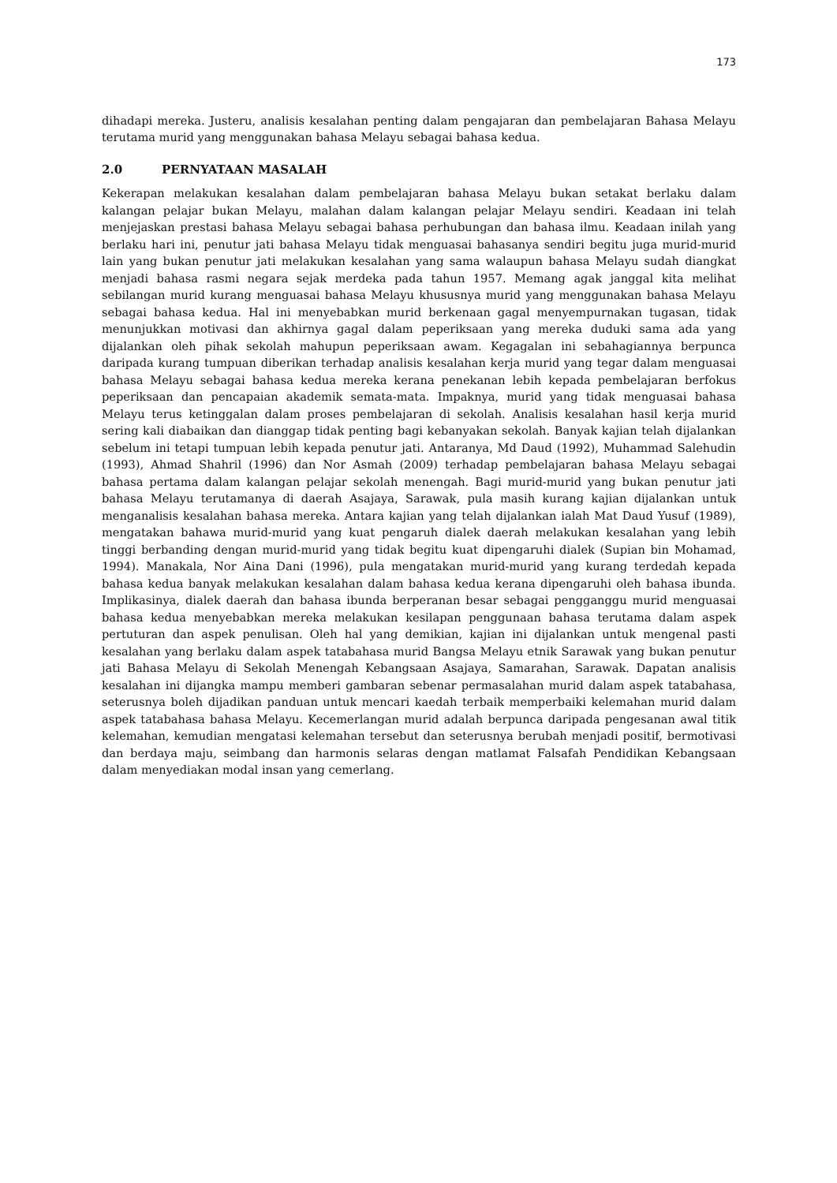173
dihadapi mereka. Justeru, analisis kesalahan penting dalam pengajaran dan pembelajaran Bahasa Melayu terutama murid yang menggunakan bahasa Melayu sebagai bahasa kedua.
2.0 PERNYATAAN MASALAH
Kekerapan melakukan kesalahan dalam pembelajaran bahasa Melayu bukan setakat berlaku dalam kalangan pelajar bukan Melayu, malahan dalam kalangan pelajar Melayu sendiri. Keadaan ini telah menjejaskan prestasi bahasa Melayu sebagai bahasa perhubungan dan bahasa ilmu. Keadaan inilah yang berlaku hari ini, penutur jati bahasa Melayu tidak menguasai bahasanya sendiri begitu juga murid-murid lain yang bukan penutur jati melakukan kesalahan yang sama walaupun bahasa Melayu sudah diangkat menjadi bahasa rasmi negara sejak merdeka pada tahun 1957. Memang agak janggal kita melihat sebilangan murid kurang menguasai bahasa Melayu khususnya murid yang menggunakan bahasa Melayu sebagai bahasa kedua. Hal ini menyebabkan murid berkenaan gagal menyempurnakan tugasan, tidak menunjukkan motivasi dan akhirnya gagal dalam peperiksaan yang mereka duduki sama ada yang dijalankan oleh pihak sekolah mahupun peperiksaan awam. Kegagalan ini sebahagiannya berpunca daripada kurang tumpuan diberikan terhadap analisis kesalahan kerja murid yang tegar dalam menguasai bahasa Melayu sebagai bahasa kedua mereka kerana penekanan lebih kepada pembelajaran berfokus peperiksaan dan pencapaian akademik semata-mata. Impaknya, murid yang tidak menguasai bahasa Melayu terus ketinggalan dalam proses pembelajaran di sekolah. Analisis kesalahan hasil kerja murid sering kali diabaikan dan dianggap tidak penting bagi kebanyakan sekolah. Banyak kajian telah dijalankan sebelum ini tetapi tumpuan lebih kepada penutur jati. Antaranya, Md Daud (1992), Muhammad Salehudin (1993), Ahmad Shahril (1996) dan Nor Asmah (2009) terhadap pembelajaran bahasa Melayu sebagai bahasa pertama dalam kalangan pelajar sekolah menengah. Bagi murid-murid yang bukan penutur jati bahasa Melayu terutamanya di daerah Asajaya, Sarawak, pula masih kurang kajian dijalankan untuk menganalisis kesalahan bahasa mereka. Antara kajian yang telah dijalankan ialah Mat Daud Yusuf (1989), mengatakan bahawa murid-murid yang kuat pengaruh dialek daerah melakukan kesalahan yang lebih tinggi berbanding dengan murid-murid yang tidak begitu kuat dipengaruhi dialek (Supian bin Mohamad, 1994). Manakala, Nor Aina Dani (1996), pula mengatakan murid-murid yang kurang terdedah kepada bahasa kedua banyak melakukan kesalahan dalam bahasa kedua kerana dipengaruhi oleh bahasa ibunda. Implikasinya, dialek daerah dan bahasa ibunda berperanan besar sebagai pengganggu murid menguasai bahasa kedua menyebabkan mereka melakukan kesilapan penggunaan bahasa terutama dalam aspek pertuturan dan aspek penulisan. Oleh hal yang demikian, kajian ini dijalankan untuk mengenal pasti kesalahan yang berlaku dalam aspek tatabahasa murid Bangsa Melayu etnik Sarawak yang bukan penutur jati Bahasa Melayu di Sekolah Menengah Kebangsaan Asajaya, Samarahan, Sarawak. Dapatan analisis kesalahan ini dijangka mampu memberi gambaran sebenar permasalahan murid dalam aspek tatabahasa, seterusnya boleh dijadikan panduan untuk mencari kaedah terbaik memperbaiki kelemahan murid dalam aspek tatabahasa bahasa Melayu. Kecemerlangan murid adalah berpunca daripada pengesanan awal titik kelemahan, kemudian mengatasi kelemahan tersebut dan seterusnya berubah menjadi positif, bermotivasi dan berdaya maju, seimbang dan harmonis selaras dengan matlamat Falsafah Pendidikan Kebangsaan dalam menyediakan modal insan yang cemerlang.